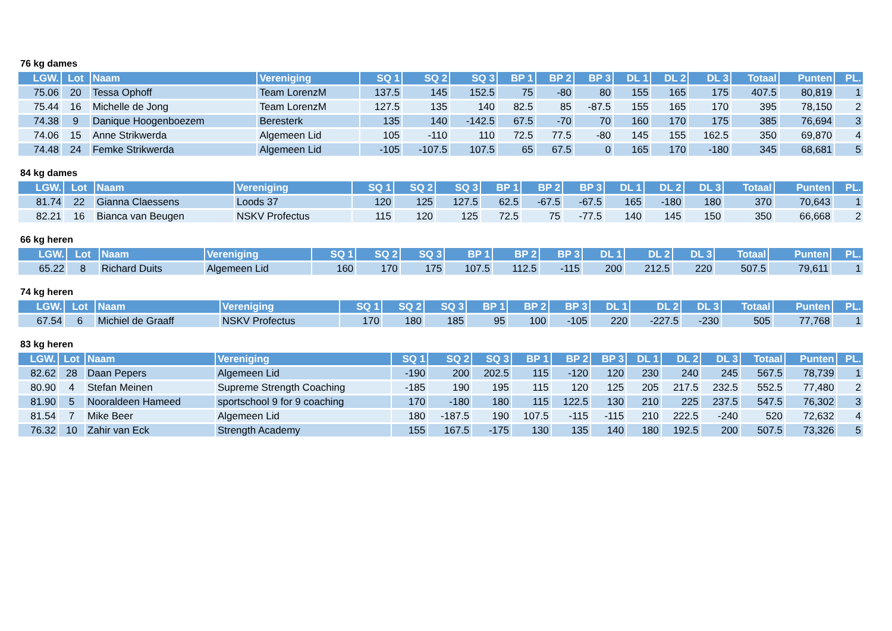76 kg dames
| LGW. | Lot | Naam | Vereniging | SQ 1 | SQ 2 | SQ 3 | BP 1 | BP 2 | BP 3 | DL 1 | DL 2 | DL 3 | Totaal | Punten | PL. |
| --- | --- | --- | --- | --- | --- | --- | --- | --- | --- | --- | --- | --- | --- | --- | --- |
| 75.06 | 20 | Tessa Ophoff | Team LorenzM | 137.5 | 145 | 152.5 | 75 | -80 | 80 | 155 | 165 | 175 | 407.5 | 80,819 | 1 |
| 75.44 | 16 | Michelle de Jong | Team LorenzM | 127.5 | 135 | 140 | 82.5 | 85 | -87.5 | 155 | 165 | 170 | 395 | 78,150 | 2 |
| 74.38 | 9 | Danique Hoogenboezem | Beresterk | 135 | 140 | -142.5 | 67.5 | -70 | 70 | 160 | 170 | 175 | 385 | 76,694 | 3 |
| 74.06 | 15 | Anne Strikwerda | Algemeen Lid | 105 | -110 | 110 | 72.5 | 77.5 | -80 | 145 | 155 | 162.5 | 350 | 69,870 | 4 |
| 74.48 | 24 | Femke Strikwerda | Algemeen Lid | -105 | -107.5 | 107.5 | 65 | 67.5 | 0 | 165 | 170 | -180 | 345 | 68,681 | 5 |
84 kg dames
| LGW. | Lot | Naam | Vereniging | SQ 1 | SQ 2 | SQ 3 | BP 1 | BP 2 | BP 3 | DL 1 | DL 2 | DL 3 | Totaal | Punten | PL. |
| --- | --- | --- | --- | --- | --- | --- | --- | --- | --- | --- | --- | --- | --- | --- | --- |
| 81.74 | 22 | Gianna Claessens | Loods 37 | 120 | 125 | 127.5 | 62.5 | -67.5 | -67.5 | 165 | -180 | 180 | 370 | 70,643 | 1 |
| 82.21 | 16 | Bianca van Beugen | NSKV Profectus | 115 | 120 | 125 | 72.5 | 75 | -77.5 | 140 | 145 | 150 | 350 | 66,668 | 2 |
66 kg heren
| LGW. | Lot | Naam | Vereniging | SQ 1 | SQ 2 | SQ 3 | BP 1 | BP 2 | BP 3 | DL 1 | DL 2 | DL 3 | Totaal | Punten | PL. |
| --- | --- | --- | --- | --- | --- | --- | --- | --- | --- | --- | --- | --- | --- | --- | --- |
| 65.22 | 8 | Richard Duits | Algemeen Lid | 160 | 170 | 175 | 107.5 | 112.5 | -115 | 200 | 212.5 | 220 | 507.5 | 79,611 | 1 |
74 kg heren
| LGW. | Lot | Naam | Vereniging | SQ 1 | SQ 2 | SQ 3 | BP 1 | BP 2 | BP 3 | DL 1 | DL 2 | DL 3 | Totaal | Punten | PL. |
| --- | --- | --- | --- | --- | --- | --- | --- | --- | --- | --- | --- | --- | --- | --- | --- |
| 67.54 | 6 | Michiel de Graaff | NSKV Profectus | 170 | 180 | 185 | 95 | 100 | -105 | 220 | -227.5 | -230 | 505 | 77,768 | 1 |
83 kg heren
| LGW. | Lot | Naam | Vereniging | SQ 1 | SQ 2 | SQ 3 | BP 1 | BP 2 | BP 3 | DL 1 | DL 2 | DL 3 | Totaal | Punten | PL. |
| --- | --- | --- | --- | --- | --- | --- | --- | --- | --- | --- | --- | --- | --- | --- | --- |
| 82.62 | 28 | Daan Pepers | Algemeen Lid | -190 | 200 | 202.5 | 115 | -120 | 120 | 230 | 240 | 245 | 567.5 | 78,739 | 1 |
| 80.90 | 4 | Stefan Meinen | Supreme Strength Coaching | -185 | 190 | 195 | 115 | 120 | 125 | 205 | 217.5 | 232.5 | 552.5 | 77,480 | 2 |
| 81.90 | 5 | Nooraldeen Hameed | sportschool 9 for 9 coaching | 170 | -180 | 180 | 115 | 122.5 | 130 | 210 | 225 | 237.5 | 547.5 | 76,302 | 3 |
| 81.54 | 7 | Mike Beer | Algemeen Lid | 180 | -187.5 | 190 | 107.5 | -115 | -115 | 210 | 222.5 | -240 | 520 | 72,632 | 4 |
| 76.32 | 10 | Zahir van Eck | Strength Academy | 155 | 167.5 | -175 | 130 | 135 | 140 | 180 | 192.5 | 200 | 507.5 | 73,326 | 5 |